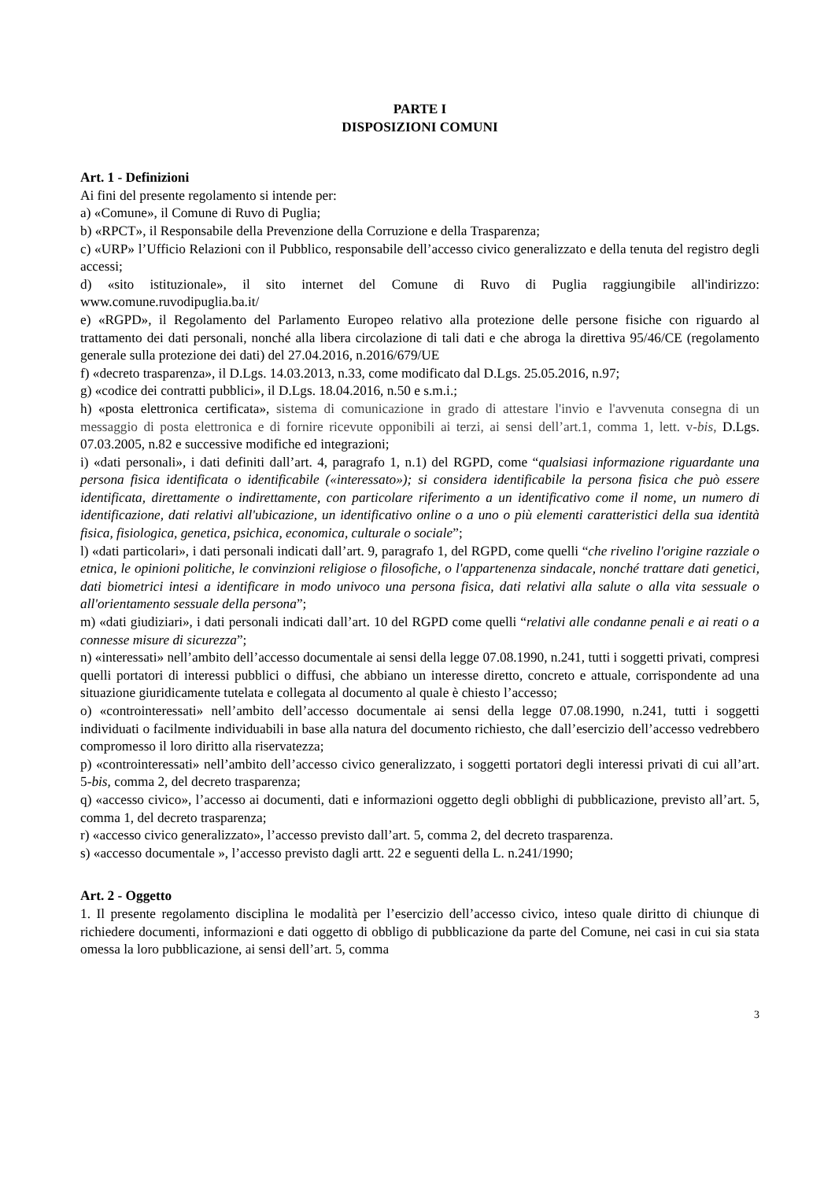PARTE I
DISPOSIZIONI COMUNI
Art. 1 - Definizioni
Ai fini del presente regolamento si intende per:
a) «Comune», il Comune di Ruvo di Puglia;
b) «RPCT», il Responsabile della Prevenzione della Corruzione e della Trasparenza;
c) «URP» l’Ufficio Relazioni con il Pubblico, responsabile dell’accesso civico generalizzato e della tenuta del registro degli accessi;
d) «sito istituzionale», il sito internet del Comune di Ruvo di Puglia raggiungibile all'indirizzo: www.comune.ruvodipuglia.ba.it/
e) «RGPD», il Regolamento del Parlamento Europeo relativo alla protezione delle persone fisiche con riguardo al trattamento dei dati personali, nonché alla libera circolazione di tali dati e che abroga la direttiva 95/46/CE (regolamento generale sulla protezione dei dati) del 27.04.2016, n.2016/679/UE
f) «decreto trasparenza», il D.Lgs. 14.03.2013, n.33, come modificato dal D.Lgs. 25.05.2016, n.97;
g) «codice dei contratti pubblici», il D.Lgs. 18.04.2016, n.50 e s.m.i.;
h) «posta elettronica certificata», sistema di comunicazione in grado di attestare l'invio e l'avvenuta consegna di un messaggio di posta elettronica e di fornire ricevute opponibili ai terzi, ai sensi dell’art.1, comma 1, lett. v-bis, D.Lgs. 07.03.2005, n.82 e successive modifiche ed integrazioni;
i) «dati personali», i dati definiti dall’art. 4, paragrafo 1, n.1) del RGPD, come “qualsiasi informazione riguardante una persona fisica identificata o identificabile («interessato»); si considera identificabile la persona fisica che può essere identificata, direttamente o indirettamente, con particolare riferimento a un identificativo come il nome, un numero di identificazione, dati relativi all'ubicazione, un identificativo online o a uno o più elementi caratteristici della sua identità fisica, fisiologica, genetica, psichica, economica, culturale o sociale”;
l) «dati particolari», i dati personali indicati dall’art. 9, paragrafo 1, del RGPD, come quelli “che rivelino l'origine razziale o etnica, le opinioni politiche, le convinzioni religiose o filosofiche, o l'appartenenza sindacale, nonché trattare dati genetici, dati biometrici intesi a identificare in modo univoco una persona fisica, dati relativi alla salute o alla vita sessuale o all'orientamento sessuale della persona”;
m) «dati giudiziari», i dati personali indicati dall’art. 10 del RGPD come quelli “relativi alle condanne penali e ai reati o a connesse misure di sicurezza”;
n) «interessati» nell’ambito dell’accesso documentale ai sensi della legge 07.08.1990, n.241, tutti i soggetti privati, compresi quelli portatori di interessi pubblici o diffusi, che abbiano un interesse diretto, concreto e attuale, corrispondente ad una situazione giuridicamente tutelata e collegata al documento al quale è chiesto l’accesso;
o) «controinteressati» nell’ambito dell’accesso documentale ai sensi della legge 07.08.1990, n.241, tutti i soggetti individuati o facilmente individuabili in base alla natura del documento richiesto, che dall’esercizio dell’accesso vedrebbero compromesso il loro diritto alla riservatezza;
p) «controinteressati» nell’ambito dell’accesso civico generalizzato, i soggetti portatori degli interessi privati di cui all’art. 5-bis, comma 2, del decreto trasparenza;
q) «accesso civico», l’accesso ai documenti, dati e informazioni oggetto degli obblighi di pubblicazione, previsto all’art. 5, comma 1, del decreto trasparenza;
r) «accesso civico generalizzato», l’accesso previsto dall’art. 5, comma 2, del decreto trasparenza.
s) «accesso documentale », l’accesso previsto dagli artt. 22 e seguenti della L. n.241/1990;
Art. 2 - Oggetto
1. Il presente regolamento disciplina le modalità per l’esercizio dell’accesso civico, inteso quale diritto di chiunque di richiedere documenti, informazioni e dati oggetto di obbligo di pubblicazione da parte del Comune, nei casi in cui sia stata omessa la loro pubblicazione, ai sensi dell’art. 5, comma
3